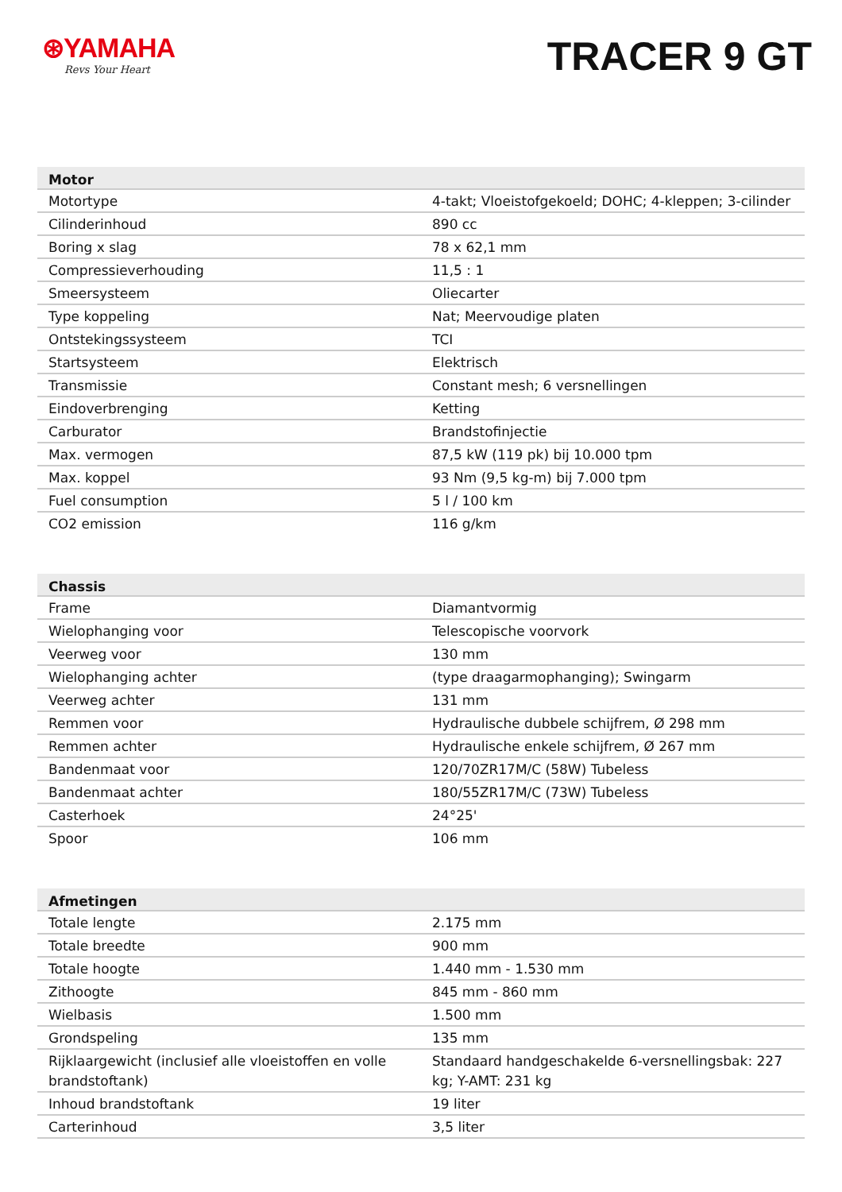⊛YAMAHA
Revs Your Heart
TRACER 9 GT
| Motor | |
| --- | --- |
| Motortype | 4-takt; Vloeistofgekoeld; DOHC; 4-kleppen; 3-cilinder |
| Cilinderinhoud | 890 cc |
| Boring x slag | 78 x 62,1 mm |
| Compressieverhouding | 11,5 : 1 |
| Smeersysteem | Oliecarter |
| Type koppeling | Nat; Meervoudige platen |
| Ontstekingssysteem | TCI |
| Startsysteem | Elektrisch |
| Transmissie | Constant mesh; 6 versnellingen |
| Eindoverbrenging | Ketting |
| Carburator | Brandstofinjectie |
| Max. vermogen | 87,5 kW (119 pk) bij 10.000 tpm |
| Max. koppel | 93 Nm (9,5 kg-m) bij 7.000 tpm |
| Fuel consumption | 5 l / 100 km |
| CO2 emission | 116 g/km |
| Chassis | |
| --- | --- |
| Frame | Diamantvormig |
| Wielophanging voor | Telescopische voorvork |
| Veerweg voor | 130 mm |
| Wielophanging achter | (type draagarmophanging); Swingarm |
| Veerweg achter | 131 mm |
| Remmen voor | Hydraulische dubbele schijfrem, Ø 298 mm |
| Remmen achter | Hydraulische enkele schijfrem, Ø 267 mm |
| Bandenmaat voor | 120/70ZR17M/C (58W) Tubeless |
| Bandenmaat achter | 180/55ZR17M/C (73W) Tubeless |
| Casterhoek | 24°25' |
| Spoor | 106 mm |
| Afmetingen | |
| --- | --- |
| Totale lengte | 2.175 mm |
| Totale breedte | 900 mm |
| Totale hoogte | 1.440 mm - 1.530 mm |
| Zithoogte | 845 mm - 860 mm |
| Wielbasis | 1.500 mm |
| Grondspeling | 135 mm |
| Rijklaargewicht (inclusief alle vloeistoffen en volle brandstoftank) | Standaard handgeschakelde 6-versnellingsbak: 227 kg; Y-AMT: 231 kg |
| Inhoud brandstoftank | 19 liter |
| Carterinhoud | 3,5 liter |